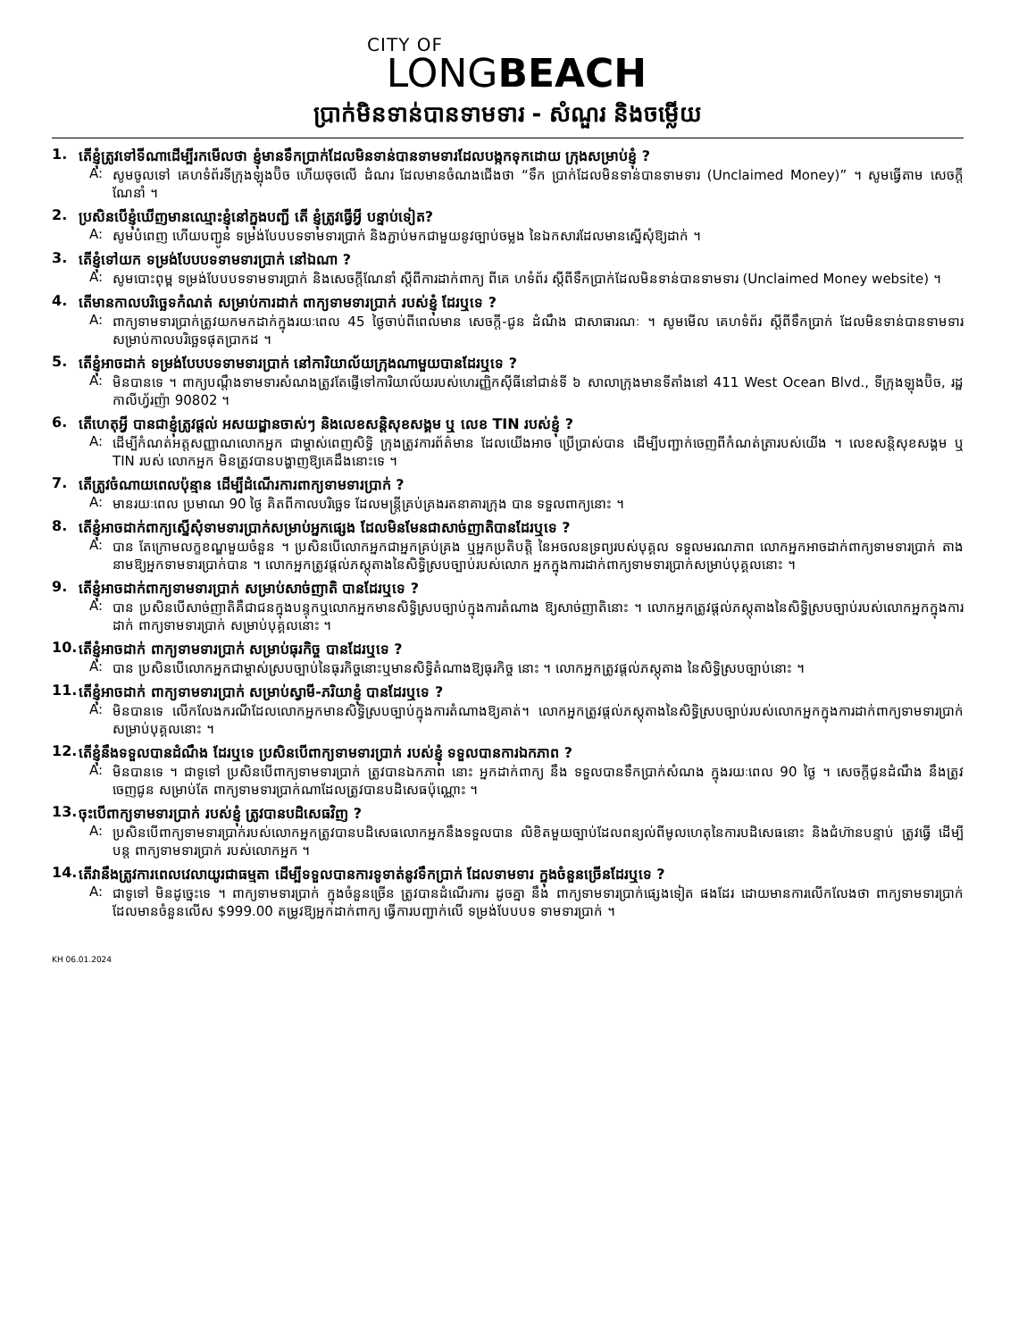CITY OF
LONGBEACH
ប្រាក់មិនទាន់បានទាមទារ - សំណួរ និងចម្លើយ
1. តើខ្ញុំត្រូវទៅទីណាដើម្បីរកមើលថា ខ្ញុំមានទឹកប្រាក់ដែលមិនទាន់បានទាមទារដែលបង្កកទុកដោយ ក្រុងសម្រាប់ខ្ញុំ ?
A: សូមចូលទៅ គេហទំព័រទីក្រុងឡុងប៊ិច ហើយចុចលើ ដំណរ ដែលមានចំណងជើងថា “ទឹក ប្រាក់ដែលមិនទាន់បានទាមទារ (Unclaimed Money)” ។ សូមធ្វើតាម សេចក្តីណែនាំ ។
2. ប្រសិនបើខ្ញុំឃើញមានឈ្មោះខ្ញុំនៅក្នុងបញ្ជី តើ ខ្ញុំត្រូវធ្វើអ្វី បន្ទាប់ទៀត?
A: សូមបំពេញ ហើយបញ្ជូន ទម្រង់បែបបទទាមទារប្រាក់ និងភ្ជាប់មកជាមួយនូវច្បាប់ចម្លង នៃឯកសារដែលមានស្នើសុំឱ្យដាក់ ។
3. តើខ្ញុំទៅយក ទម្រង់បែបបទទាមទារប្រាក់ នៅឯណា ?
A: សូមបោះពុម្ព ទម្រង់បែបបទទាមទារប្រាក់ និងសេចក្តីណែនាំ ស្តីពីការដាក់ពាក្យ ពីគេ ហទំព័រ ស្តីពីទឹកប្រាក់ដែលមិនទាន់បានទាមទារ (Unclaimed Money website) ។
4. តើមានកាលបរិច្ឆេទកំណត់ សម្រាប់ការដាក់ ពាក្យទាមទារប្រាក់ របស់ខ្ញុំ ដែរឬទេ ?
A: ពាក្យទាមទារប្រាក់ត្រូវយកមកដាក់ក្នុងរយៈពេល 45 ថ្ងៃចាប់ពីពេលមាន សេចក្តី-ជូន ដំណឹង ជាសាធារណៈ ។ សូមមើល គេហទំព័រ ស្តីពីទឹកប្រាក់ ដែលមិនទាន់បានទាមទារ សម្រាប់កាលបរិច្ឆេទផុតប្រាកដ ។
5. តើខ្ញុំអាចដាក់ ទម្រង់បែបបទទាមទារប្រាក់ នៅការិយាល័យក្រុងណាមួយបានដែរឬទេ ?
A: មិនបានទេ ។ ពាក្យបណ្តឹងទាមទារសំណងត្រូវតែផ្ញើទៅការិយាល័យរបស់ហេរញ្ញិកស៊ីធីនៅជាន់ទី ៦ សាលាក្រុងមានទីតាំងនៅ 411 West Ocean Blvd., ទីក្រុងឡុងប៊ិច, រដ្ឋកាលីហ្វ័រញ៉ា 90802 ។
6. តើហេតុអ្វី បានជាខ្ញុំត្រូវផ្តល់ អសយដ្ឋានចាស់ៗ និងលេខសន្តិសុខសង្គម ឬ លេខ TIN របស់ខ្ញុំ ?
A: ដើម្បីកំណត់អត្តសញ្ញាណលោកអ្នក ជាម្ចាស់ពេញសិទ្ធិ ក្រុងត្រូវការព័ត៌មាន ដែលយើងអាច ប្រើប្រាស់បាន ដើម្បីបញ្ជាក់ចេញពីកំណត់ត្រារបស់យើង ។ លេខសន្តិសុខសង្គម ឬ TIN របស់ លោកអ្នក មិនត្រូវបានបង្ហាញឱ្យគេដឹងនោះទេ ។
7. តើត្រូវចំណាយពេលប៉ុន្មាន ដើម្បីដំណើរការពាក្យទាមទារប្រាក់ ?
A: មានរយៈពេល ប្រមាណ 90 ថ្ងៃ គិតពីកាលបរិច្ឆេទ ដែលមន្រ្តីគ្រប់គ្រងរតនាគារក្រុង បាន ទទួលពាក្យនោះ ។
8. តើខ្ញុំអាចដាក់ពាក្យស្នើសុំទាមទារប្រាក់សម្រាប់អ្នកផ្សេង ដែលមិនមែនជាសាច់ញាតិបានដែរឬទេ ?
A: បាន តែក្រោមលក្ខខណ្ឌមួយចំនួន ។ ប្រសិនបើលោកអ្នកជាអ្នកគ្រប់គ្រង ឬអ្នកប្រតិបត្តិ នៃអចលនទ្រព្យរបស់បុគ្គល ទទួលមរណភាព លោកអ្នកអាចដាក់ពាក្យទាមទារប្រាក់ តាង នាមឱ្យអ្នកទាមទារប្រាក់បាន ។ លោកអ្នកត្រូវផ្តល់ភស្តុតាងនៃសិទ្ធិស្របច្បាប់របស់លោក អ្នកក្នុងការដាក់ពាក្យទាមទារប្រាក់សម្រាប់បុគ្គលនោះ ។
9. តើខ្ញុំអាចដាក់ពាក្យទាមទារប្រាក់ សម្រាប់សាច់ញាតិ បានដែរឬទេ ?
A: បាន ប្រសិនបើសាច់ញាតិគឺជាជនក្នុងបន្ទុកឬលោកអ្នកមានសិទ្ធិស្របច្បាប់ក្នុងការតំណាង ឱ្យសាច់ញាតិនោះ ។ លោកអ្នកត្រូវផ្តល់ភស្តុតាងនៃសិទ្ធិស្របច្បាប់របស់លោកអ្នកក្នុងការ ដាក់ ពាក្យទាមទារប្រាក់ សម្រាប់បុគ្គលនោះ ។
10. តើខ្ញុំអាចដាក់ ពាក្យទាមទារប្រាក់ សម្រាប់ធុរកិច្ច បានដែរឬទេ ?
A: បាន ប្រសិនបើលោកអ្នកជាម្ចាស់ស្របច្បាប់នៃធុរកិច្ចនោះឬមានសិទ្ធិតំណាងឱ្យធុរកិច្ច នោះ ។ លោកអ្នកត្រូវផ្តល់ភស្តុតាង នៃសិទ្ធិស្របច្បាប់នោះ ។
11. តើខ្ញុំអាចដាក់ ពាក្យទាមទារប្រាក់ សម្រាប់ស្វាមី-ភរិយាខ្ញុំ បានដែរឬទេ ?
A: មិនបានទេ លើកលែងករណីដែលលោកអ្នកមានសិទ្ធិស្របច្បាប់ក្នុងការតំណាងឱ្យគាត់។ លោកអ្នកត្រូវផ្តល់ភស្តុតាងនៃសិទ្ធិស្របច្បាប់របស់លោកអ្នកក្នុងការដាក់ពាក្យទាមទារប្រាក់ សម្រាប់បុគ្គលនោះ ។
12. តើខ្ញុំនឹងទទួលបានដំណឹង ដែរឬទេ ប្រសិនបើពាក្យទាមទារប្រាក់ របស់ខ្ញុំ ទទួលបានការឯកភាព ?
A: មិនបានទេ ។ ជាទូទៅ ប្រសិនបើពាក្យទាមទារប្រាក់ ត្រូវបានឯកភាព នោះ អ្នកដាក់ពាក្យ នឹង ទទួលបានទឹកប្រាក់សំណង ក្នុងរយៈពេល 90 ថ្ងៃ ។ សេចក្តីជូនដំណឹង នឹងត្រូវចេញជូន សម្រាប់តែ ពាក្យទាមទារប្រាក់ណាដែលត្រូវបានបដិសេធប៉ុណ្ណោះ ។
13. ចុះបើពាក្យទាមទារប្រាក់ របស់ខ្ញុំ ត្រូវបានបដិសេធវិញ ?
A: ប្រសិនបើពាក្យទាមទារប្រាក់របស់លោកអ្នកត្រូវបានបដិសេធលោកអ្នកនឹងទទួលបាន លិខិតមួយច្បាប់ដែលពន្យល់ពីមូលហេតុនៃការបដិសេធនោះ និងជំហ៊ានបន្ទាប់ ត្រូវធ្វើ ដើម្បីបន្ត ពាក្យទាមទារប្រាក់ របស់លោកអ្នក ។
14. តើវានឹងត្រូវការពេលវេលាយូរជាធម្មតា ដើម្បីទទួលបានការទូទាត់នូវទឹកប្រាក់ ដែលទាមទារ ក្នុងចំនួនច្រើនដែរឬទេ ?
A: ជាទូទៅ មិនដូច្នេះទេ ។ ពាក្យទាមទារប្រាក់ ក្នុងចំនួនច្រើន ត្រូវបានដំណើរការ ដូចគ្នា នឹង ពាក្យទាមទារប្រាក់ផ្សេងទៀត ផងដែរ ដោយមានការលើកលែងថា ពាក្យទាមទារប្រាក់ ដែលមានចំនួនលើស $999.00 តម្រូវឱ្យអ្នកដាក់ពាក្យ ធ្វើការបញ្ជាក់លើ ទម្រង់បែបបទ ទាមទារប្រាក់ ។
KH 06.01.2024